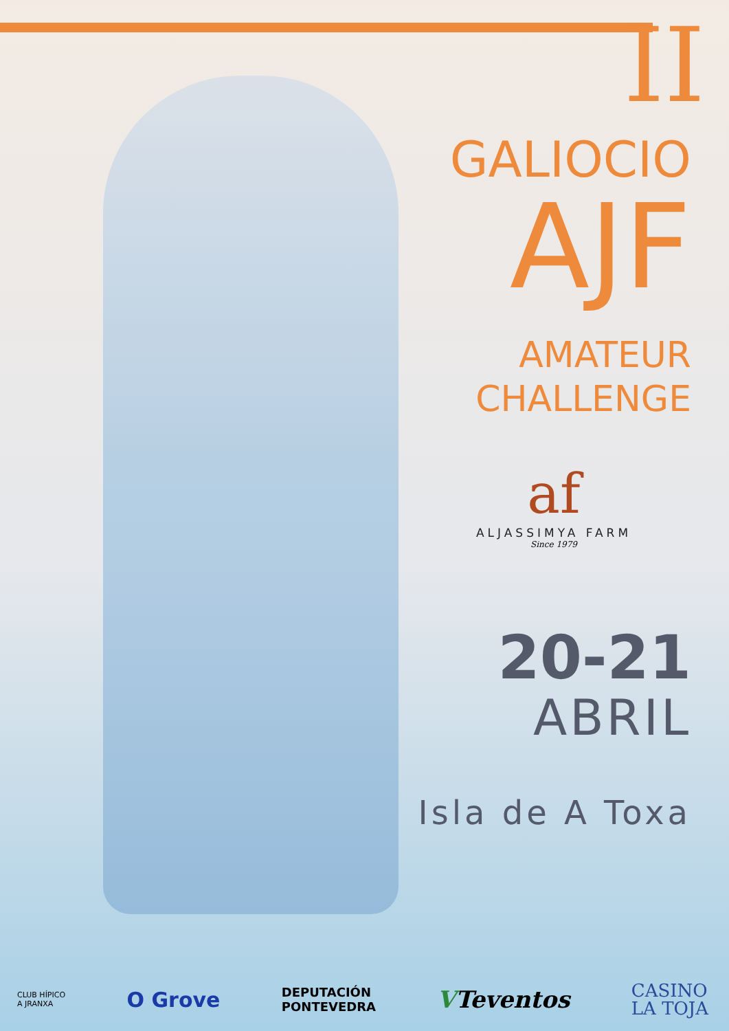II
GALIOCIO
AJF
AMATEUR
CHALLENGE
af
ALJASSIMYA FARM
Since 1979
20-21
ABRIL
Isla de A Toxa
CLUB HÍPICO
A JRANXA O Grove DEPUTACIÓN
PONTEVEDRA VTeventos CASINO
LA TOJA